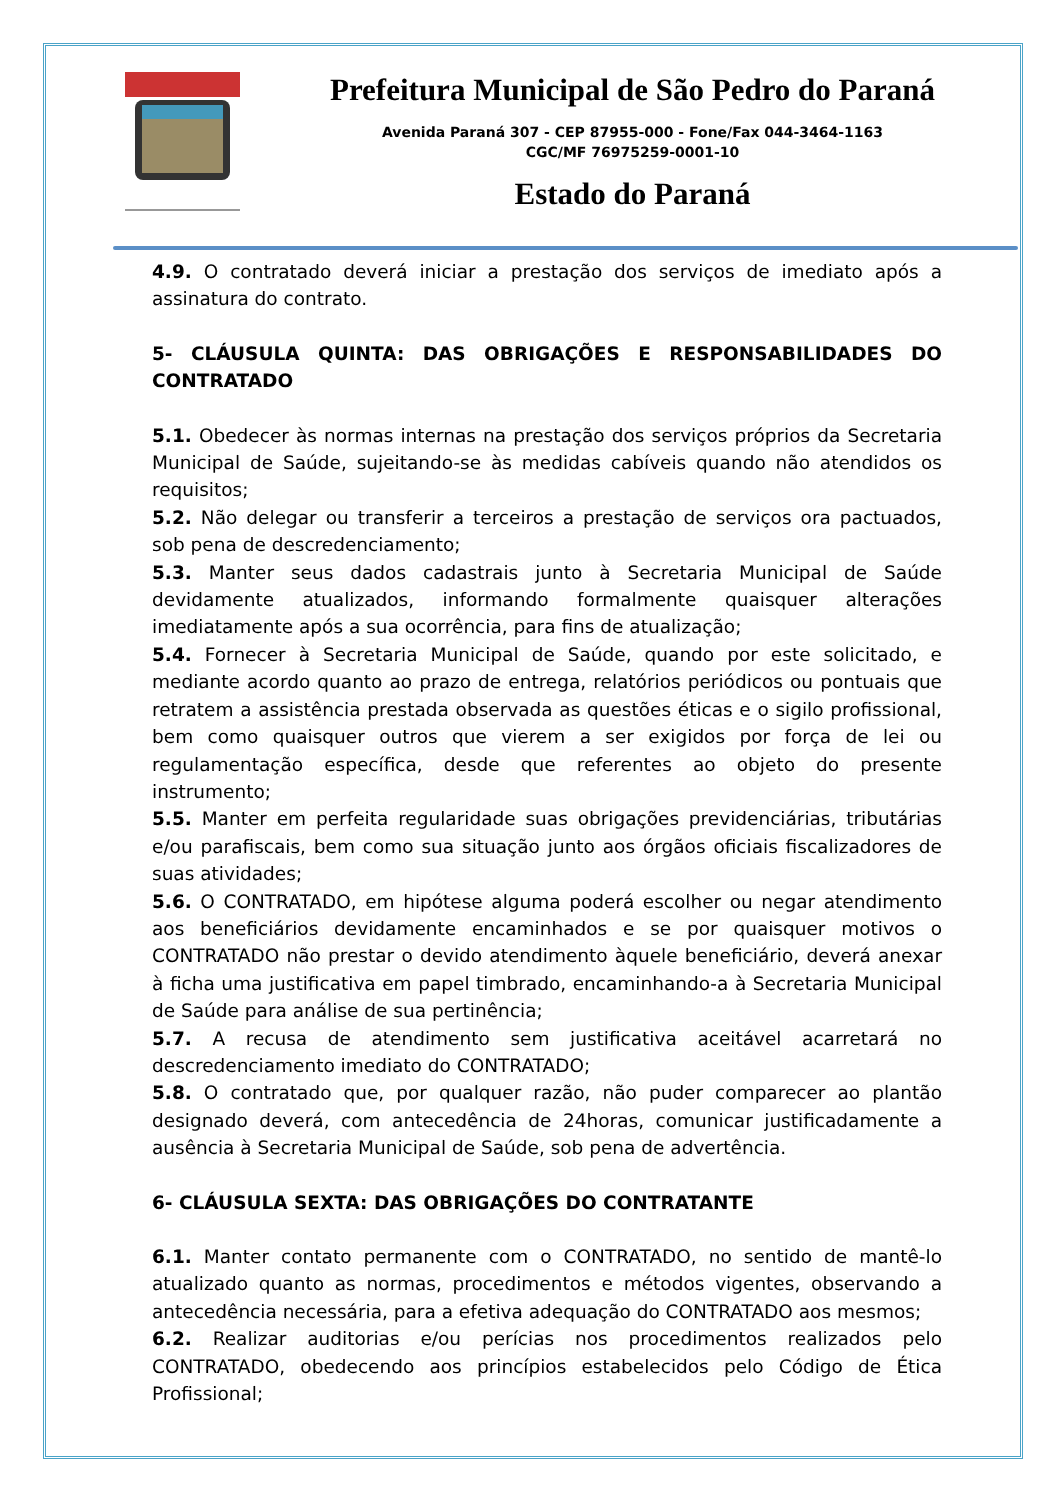Prefeitura Municipal de São Pedro do Paraná
Avenida Paraná 307 - CEP 87955-000 - Fone/Fax 044-3464-1163
CGC/MF 76975259-0001-10
Estado do Paraná
4.9. O contratado deverá iniciar a prestação dos serviços de imediato após a assinatura do contrato.
5- CLÁUSULA QUINTA: DAS OBRIGAÇÕES E RESPONSABILIDADES DO CONTRATADO
5.1. Obedecer às normas internas na prestação dos serviços próprios da Secretaria Municipal de Saúde, sujeitando-se às medidas cabíveis quando não atendidos os requisitos;
5.2. Não delegar ou transferir a terceiros a prestação de serviços ora pactuados, sob pena de descredenciamento;
5.3. Manter seus dados cadastrais junto à Secretaria Municipal de Saúde devidamente atualizados, informando formalmente quaisquer alterações imediatamente após a sua ocorrência, para fins de atualização;
5.4. Fornecer à Secretaria Municipal de Saúde, quando por este solicitado, e mediante acordo quanto ao prazo de entrega, relatórios periódicos ou pontuais que retratem a assistência prestada observada as questões éticas e o sigilo profissional, bem como quaisquer outros que vierem a ser exigidos por força de lei ou regulamentação específica, desde que referentes ao objeto do presente instrumento;
5.5. Manter em perfeita regularidade suas obrigações previdenciárias, tributárias e/ou parafiscais, bem como sua situação junto aos órgãos oficiais fiscalizadores de suas atividades;
5.6. O CONTRATADO, em hipótese alguma poderá escolher ou negar atendimento aos beneficiários devidamente encaminhados e se por quaisquer motivos o CONTRATADO não prestar o devido atendimento àquele beneficiário, deverá anexar à ficha uma justificativa em papel timbrado, encaminhando-a à Secretaria Municipal de Saúde para análise de sua pertinência;
5.7. A recusa de atendimento sem justificativa aceitável acarretará no descredenciamento imediato do CONTRATADO;
5.8. O contratado que, por qualquer razão, não puder comparecer ao plantão designado deverá, com antecedência de 24horas, comunicar justificadamente a ausência à Secretaria Municipal de Saúde, sob pena de advertência.
6- CLÁUSULA SEXTA: DAS OBRIGAÇÕES DO CONTRATANTE
6.1. Manter contato permanente com o CONTRATADO, no sentido de mantê-lo atualizado quanto as normas, procedimentos e métodos vigentes, observando a antecedência necessária, para a efetiva adequação do CONTRATADO aos mesmos;
6.2. Realizar auditorias e/ou perícias nos procedimentos realizados pelo CONTRATADO, obedecendo aos princípios estabelecidos pelo Código de Ética Profissional;